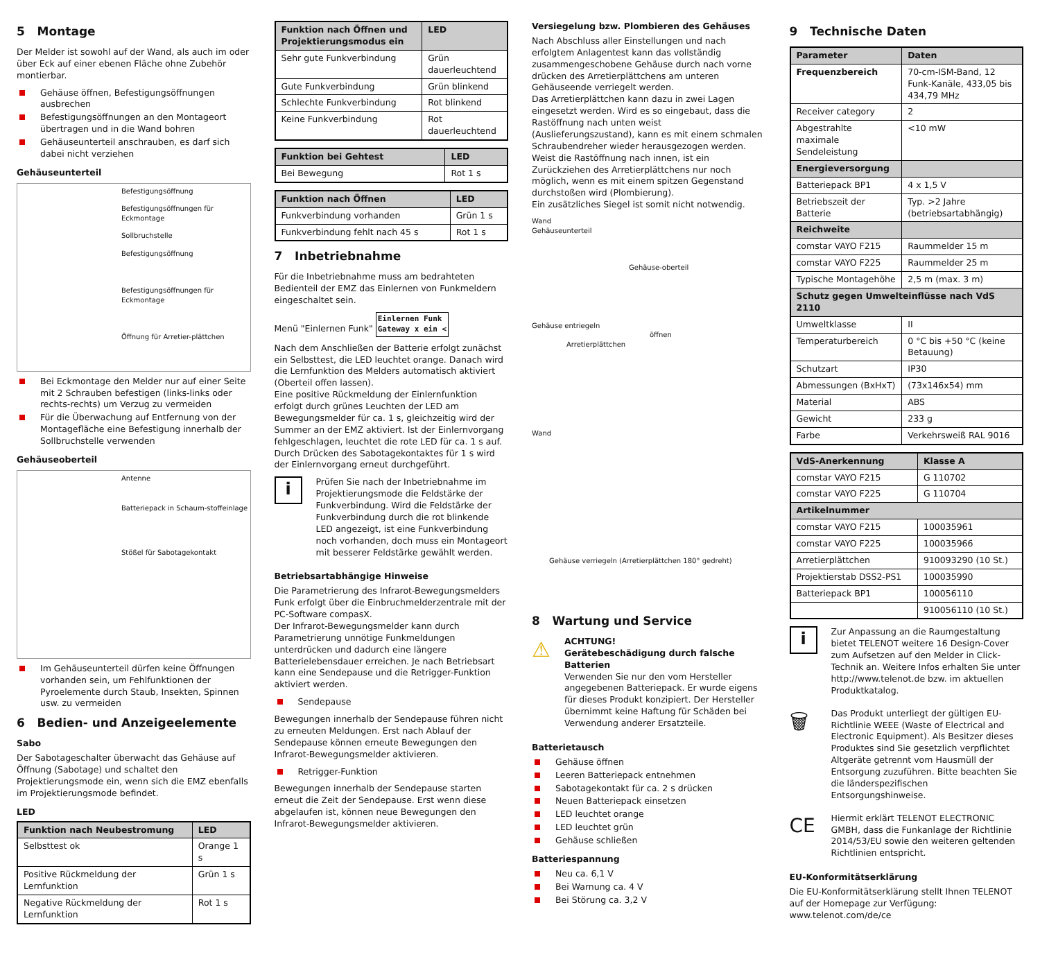5 Montage
Der Melder ist sowohl auf der Wand, als auch im oder über Eck auf einer ebenen Fläche ohne Zubehör montierbar.
Gehäuse öffnen, Befestigungsöffnungen ausbrechen
Befestigungsöffnungen an den Montageort übertragen und in die Wand bohren
Gehäuseunterteil anschrauben, es darf sich dabei nicht verziehen
Gehäuseunterteil
Befestigungsöffnung
Befestigungsöffnungen für Eckmontage
Sollbruchstelle
Befestigungsöffnung
Befestigungsöffnungen für Eckmontage
Öffnung für Arretier-plättchen
Bei Eckmontage den Melder nur auf einer Seite mit 2 Schrauben befestigen (links-links oder rechts-rechts) um Verzug zu vermeiden
Für die Überwachung auf Entfernung von der Montagefläche eine Befestigung innerhalb der Sollbruchstelle verwenden
Gehäuseoberteil
Antenne
Batteriepack in Schaum-stoffeinlage
Stößel für Sabotagekontakt
Im Gehäuseunterteil dürfen keine Öffnungen vorhanden sein, um Fehlfunktionen der Pyroelemente durch Staub, Insekten, Spinnen usw. zu vermeiden
6 Bedien- und Anzeigeelemente
Sabo
Der Sabotageschalter überwacht das Gehäuse auf Öffnung (Sabotage) und schaltet den Projektierungsmode ein, wenn sich die EMZ ebenfalls im Projektierungsmode befindet.
LED
| Funktion nach Neubestromung | LED |
| --- | --- |
| Selbsttest ok | Orange 1 s |
| Positive Rückmeldung der Lernfunktion | Grün 1 s |
| Negative Rückmeldung der Lernfunktion | Rot 1 s |
| Funktion nach Öffnen und Projektierungsmodus ein | LED |
| --- | --- |
| Sehr gute Funkverbindung | Grün dauerleuchtend |
| Gute Funkverbindung | Grün blinkend |
| Schlechte Funkverbindung | Rot blinkend |
| Keine Funkverbindung | Rot dauerleuchtend |
| Funktion bei Gehtest | LED |
| --- | --- |
| Bei Bewegung | Rot 1 s |
| Funktion nach Öffnen | LED |
| --- | --- |
| Funkverbindung vorhanden | Grün 1 s |
| Funkverbindung fehlt nach 45 s | Rot 1 s |
7 Inbetriebnahme
Für die Inbetriebnahme muss am bedrahteten Bedienteil der EMZ das Einlernen von Funkmeldern eingeschaltet sein.
Menü "Einlernen Funk" Einlernen Funk
Gateway x ein <
Nach dem Anschließen der Batterie erfolgt zunächst ein Selbsttest, die LED leuchtet orange. Danach wird die Lernfunktion des Melders automatisch aktiviert (Oberteil offen lassen).
Eine positive Rückmeldung der Einlernfunktion erfolgt durch grünes Leuchten der LED am Bewegungsmelder für ca. 1 s, gleichzeitig wird der Summer an der EMZ aktiviert. Ist der Einlernvorgang fehlgeschlagen, leuchtet die rote LED für ca. 1 s auf. Durch Drücken des Sabotagekontaktes für 1 s wird der Einlernvorgang erneut durchgeführt.
i
Prüfen Sie nach der Inbetriebnahme im Projektierungsmode die Feldstärke der Funkverbindung. Wird die Feldstärke der Funkverbindung durch die rot blinkende LED angezeigt, ist eine Funkverbindung noch vorhanden, doch muss ein Montageort mit besserer Feldstärke gewählt werden.
Betriebsartabhängige Hinweise
Die Parametrierung des Infrarot-Bewegungsmelders Funk erfolgt über die Einbruchmelderzentrale mit der PC-Software compasX.
Der Infrarot-Bewegungsmelder kann durch Parametrierung unnötige Funkmeldungen unterdrücken und dadurch eine längere Batterielebensdauer erreichen. Je nach Betriebsart kann eine Sendepause und die Retrigger-Funktion aktiviert werden.
Sendepause
Bewegungen innerhalb der Sendepause führen nicht zu erneuten Meldungen. Erst nach Ablauf der Sendepause können erneute Bewegungen den Infrarot-Bewegungsmelder aktivieren.
Retrigger-Funktion
Bewegungen innerhalb der Sendepause starten erneut die Zeit der Sendepause. Erst wenn diese abgelaufen ist, können neue Bewegungen den Infrarot-Bewegungsmelder aktivieren.
Versiegelung bzw. Plombieren des Gehäuses
Nach Abschluss aller Einstellungen und nach erfolgtem Anlagentest kann das vollständig zusammengeschobene Gehäuse durch nach vorne drücken des Arretierplättchens am unteren Gehäuseende verriegelt werden.
Das Arretierplättchen kann dazu in zwei Lagen eingesetzt werden. Wird es so eingebaut, dass die Rastöffnung nach unten weist (Auslieferungszustand), kann es mit einem schmalen Schraubendreher wieder herausgezogen werden. Weist die Rastöffnung nach innen, ist ein Zurückziehen des Arretierplättchens nur noch möglich, wenn es mit einem spitzen Gegenstand durchstoßen wird (Plombierung).
Ein zusätzliches Siegel ist somit nicht notwendig.
Wand
Gehäuseunterteil
Gehäuse-oberteil
Gehäuse entriegeln
öffnen
Arretierplättchen
Wand
Gehäuse verriegeln (Arretierplättchen 180° gedreht)
8 Wartung und Service
⚠
ACHTUNG!
Gerätebeschädigung durch falsche Batterien
Verwenden Sie nur den vom Hersteller angegebenen Batteriepack. Er wurde eigens für dieses Produkt konzipiert. Der Hersteller übernimmt keine Haftung für Schäden bei Verwendung anderer Ersatzteile.
Batterietausch
Gehäuse öffnen
Leeren Batteriepack entnehmen
Sabotagekontakt für ca. 2 s drücken
Neuen Batteriepack einsetzen
LED leuchtet orange
LED leuchtet grün
Gehäuse schließen
Batteriespannung
Neu ca. 6,1 V
Bei Warnung ca. 4 V
Bei Störung ca. 3,2 V
9 Technische Daten
| Parameter | Daten |
| --- | --- |
| Frequenzbereich | 70-cm-ISM-Band, 12 Funk-Kanäle, 433,05 bis 434,79 MHz |
| Receiver category | 2 |
| Abgestrahlte maximale Sendeleistung | <10 mW |
| Energieversorgung | |
| Batteriepack BP1 | 4 x 1,5 V |
| Betriebszeit der Batterie | Typ. >2 Jahre (betriebsartabhängig) |
| Reichweite | |
| comstar VAYO F215 | Raummelder 15 m |
| comstar VAYO F225 | Raummelder 25 m |
| Typische Montagehöhe | 2,5 m (max. 3 m) |
| Schutz gegen Umwelteinflüsse nach VdS 2110 | |
| Umweltklasse | II |
| Temperaturbereich | 0 °C bis +50 °C (keine Betauung) |
| Schutzart | IP30 |
| Abmessungen (BxHxT) | (73x146x54) mm |
| Material | ABS |
| Gewicht | 233 g |
| Farbe | Verkehrsweiß RAL 9016 |
| VdS-Anerkennung | Klasse A |
| --- | --- |
| comstar VAYO F215 | G 110702 |
| comstar VAYO F225 | G 110704 |
| Artikelnummer | |
| comstar VAYO F215 | 100035961 |
| comstar VAYO F225 | 100035966 |
| Arretierplättchen | 910093290 (10 St.) |
| Projektierstab DSS2-PS1 | 100035990 |
| Batteriepack BP1 | 100056110 |
| | 910056110 (10 St.) |
i
Zur Anpassung an die Raumgestaltung bietet TELENOT weitere 16 Design-Cover zum Aufsetzen auf den Melder in Click-Technik an. Weitere Infos erhalten Sie unter http://www.telenot.de bzw. im aktuellen Produktkatalog.
🗑
Das Produkt unterliegt der gültigen EU-Richtlinie WEEE (Waste of Electrical and Electronic Equipment). Als Besitzer dieses Produktes sind Sie gesetzlich verpflichtet Altgeräte getrennt vom Hausmüll der Entsorgung zuzuführen. Bitte beachten Sie die länderspezifischen Entsorgungshinweise.
CE
Hiermit erklärt TELENOT ELECTRONIC GMBH, dass die Funkanlage der Richtlinie 2014/53/EU sowie den weiteren geltenden Richtlinien entspricht.
EU-Konformitätserklärung
Die EU-Konformitätserklärung stellt Ihnen TELENOT auf der Homepage zur Verfügung: www.telenot.com/de/ce